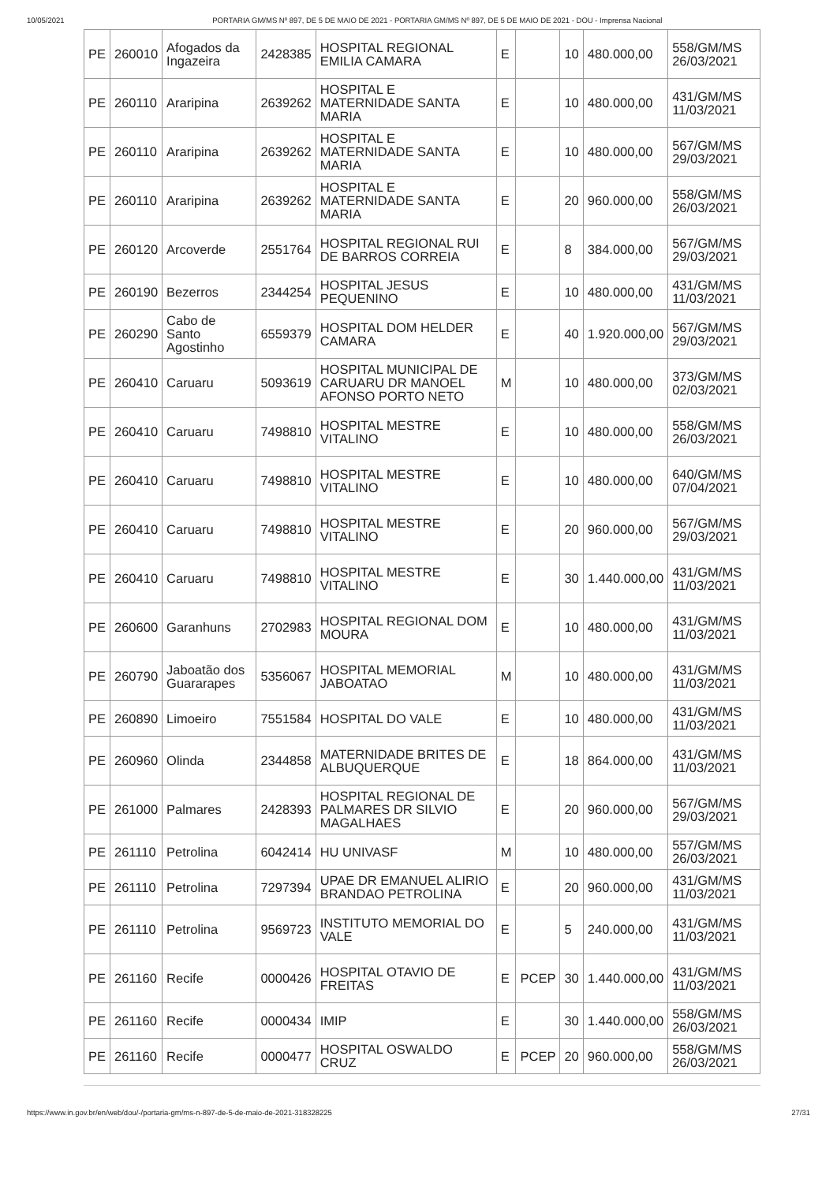10/05/2021 PORTARIA GM/MS Nº 897, DE 5 DE MAIO DE 2021 - PORTARIA GM/MS Nº 897, DE 5 DE MAIO DE 2021 - DOU - Imprensa Nacional
| PE | 260010 | Afogados da Ingazeira | 2428385 | HOSPITAL REGIONAL EMILIA CAMARA | E | | 10 | 480.000,00 | 558/GM/MS 26/03/2021 |
| PE | 260110 | Araripina | 2639262 | HOSPITAL E MATERNIDADE SANTA MARIA | E | | 10 | 480.000,00 | 431/GM/MS 11/03/2021 |
| PE | 260110 | Araripina | 2639262 | HOSPITAL E MATERNIDADE SANTA MARIA | E | | 10 | 480.000,00 | 567/GM/MS 29/03/2021 |
| PE | 260110 | Araripina | 2639262 | HOSPITAL E MATERNIDADE SANTA MARIA | E | | 20 | 960.000,00 | 558/GM/MS 26/03/2021 |
| PE | 260120 | Arcoverde | 2551764 | HOSPITAL REGIONAL RUI DE BARROS CORREIA | E | | 8 | 384.000,00 | 567/GM/MS 29/03/2021 |
| PE | 260190 | Bezerros | 2344254 | HOSPITAL JESUS PEQUENINO | E | | 10 | 480.000,00 | 431/GM/MS 11/03/2021 |
| PE | 260290 | Cabo de Santo Agostinho | 6559379 | HOSPITAL DOM HELDER CAMARA | E | | 40 | 1.920.000,00 | 567/GM/MS 29/03/2021 |
| PE | 260410 | Caruaru | 5093619 | HOSPITAL MUNICIPAL DE CARUARU DR MANOEL AFONSO PORTO NETO | M | | 10 | 480.000,00 | 373/GM/MS 02/03/2021 |
| PE | 260410 | Caruaru | 7498810 | HOSPITAL MESTRE VITALINO | E | | 10 | 480.000,00 | 558/GM/MS 26/03/2021 |
| PE | 260410 | Caruaru | 7498810 | HOSPITAL MESTRE VITALINO | E | | 10 | 480.000,00 | 640/GM/MS 07/04/2021 |
| PE | 260410 | Caruaru | 7498810 | HOSPITAL MESTRE VITALINO | E | | 20 | 960.000,00 | 567/GM/MS 29/03/2021 |
| PE | 260410 | Caruaru | 7498810 | HOSPITAL MESTRE VITALINO | E | | 30 | 1.440.000,00 | 431/GM/MS 11/03/2021 |
| PE | 260600 | Garanhuns | 2702983 | HOSPITAL REGIONAL DOM MOURA | E | | 10 | 480.000,00 | 431/GM/MS 11/03/2021 |
| PE | 260790 | Jaboatão dos Guararapes | 5356067 | HOSPITAL MEMORIAL JABOATAO | M | | 10 | 480.000,00 | 431/GM/MS 11/03/2021 |
| PE | 260890 | Limoeiro | 7551584 | HOSPITAL DO VALE | E | | 10 | 480.000,00 | 431/GM/MS 11/03/2021 |
| PE | 260960 | Olinda | 2344858 | MATERNIDADE BRITES DE ALBUQUERQUE | E | | 18 | 864.000,00 | 431/GM/MS 11/03/2021 |
| PE | 261000 | Palmares | 2428393 | HOSPITAL REGIONAL DE PALMARES DR SILVIO MAGALHAES | E | | 20 | 960.000,00 | 567/GM/MS 29/03/2021 |
| PE | 261110 | Petrolina | 6042414 | HU UNIVASF | M | | 10 | 480.000,00 | 557/GM/MS 26/03/2021 |
| PE | 261110 | Petrolina | 7297394 | UPAE DR EMANUEL ALIRIO BRANDAO PETROLINA | E | | 20 | 960.000,00 | 431/GM/MS 11/03/2021 |
| PE | 261110 | Petrolina | 9569723 | INSTITUTO MEMORIAL DO VALE | E | | 5 | 240.000,00 | 431/GM/MS 11/03/2021 |
| PE | 261160 | Recife | 0000426 | HOSPITAL OTAVIO DE FREITAS | E | PCEP | 30 | 1.440.000,00 | 431/GM/MS 11/03/2021 |
| PE | 261160 | Recife | 0000434 | IMIP | E | | 30 | 1.440.000,00 | 558/GM/MS 26/03/2021 |
| PE | 261160 | Recife | 0000477 | HOSPITAL OSWALDO CRUZ | E | PCEP | 20 | 960.000,00 | 558/GM/MS 26/03/2021 |
https://www.in.gov.br/en/web/dou/-/portaria-gm/ms-n-897-de-5-de-maio-de-2021-318328225 27/31